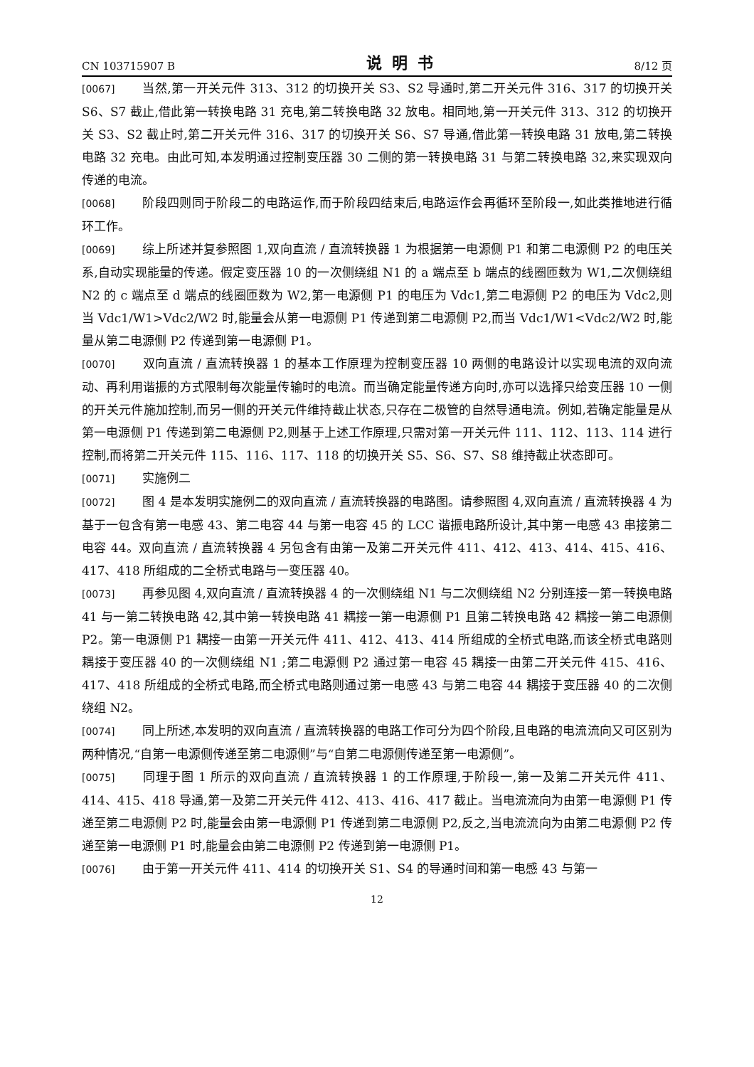CN 103715907 B 说明书 8/12 页
[0067] 当然,第一开关元件 313、312 的切换开关 S3、S2 导通时,第二开关元件 316、317 的切换开关 S6、S7 截止,借此第一转换电路 31 充电,第二转换电路 32 放电。相同地,第一开关元件 313、312 的切换开关 S3、S2 截止时,第二开关元件 316、317 的切换开关 S6、S7 导通,借此第一转换电路 31 放电,第二转换电路 32 充电。由此可知,本发明通过控制变压器 30 二侧的第一转换电路 31 与第二转换电路 32,来实现双向传递的电流。
[0068] 阶段四则同于阶段二的电路运作,而于阶段四结束后,电路运作会再循环至阶段一,如此类推地进行循环工作。
[0069] 综上所述并复参照图 1,双向直流 / 直流转换器 1 为根据第一电源侧 P1 和第二电源侧 P2 的电压关系,自动实现能量的传递。假定变压器 10 的一次侧绕组 N1 的 a 端点至 b 端点的线圈匝数为 W1,二次侧绕组 N2 的 c 端点至 d 端点的线圈匝数为 W2,第一电源侧 P1 的电压为 Vdc1,第二电源侧 P2 的电压为 Vdc2,则当 Vdc1/W1>Vdc2/W2 时,能量会从第一电源侧 P1 传递到第二电源侧 P2,而当 Vdc1/W1<Vdc2/W2 时,能量从第二电源侧 P2 传递到第一电源侧 P1。
[0070] 双向直流 / 直流转换器 1 的基本工作原理为控制变压器 10 两侧的电路设计以实现电流的双向流动、再利用谐振的方式限制每次能量传输时的电流。而当确定能量传递方向时,亦可以选择只给变压器 10 一侧的开关元件施加控制,而另一侧的开关元件维持截止状态,只存在二极管的自然导通电流。例如,若确定能量是从第一电源侧 P1 传递到第二电源侧 P2,则基于上述工作原理,只需对第一开关元件 111、112、113、114 进行控制,而将第二开关元件 115、116、117、118 的切换开关 S5、S6、S7、S8 维持截止状态即可。
[0071] 实施例二
[0072] 图 4 是本发明实施例二的双向直流 / 直流转换器的电路图。请参照图 4,双向直流 / 直流转换器 4 为基于一包含有第一电感 43、第二电容 44 与第一电容 45 的 LCC 谐振电路所设计,其中第一电感 43 串接第二电容 44。双向直流 / 直流转换器 4 另包含有由第一及第二开关元件 411、412、413、414、415、416、417、418 所组成的二全桥式电路与一变压器 40。
[0073] 再参见图 4,双向直流 / 直流转换器 4 的一次侧绕组 N1 与二次侧绕组 N2 分别连接一第一转换电路 41 与一第二转换电路 42,其中第一转换电路 41 耦接一第一电源侧 P1 且第二转换电路 42 耦接一第二电源侧 P2。第一电源侧 P1 耦接一由第一开关元件 411、412、413、414 所组成的全桥式电路,而该全桥式电路则耦接于变压器 40 的一次侧绕组 N1 ;第二电源侧 P2 通过第一电容 45 耦接一由第二开关元件 415、416、417、418 所组成的全桥式电路,而全桥式电路则通过第一电感 43 与第二电容 44 耦接于变压器 40 的二次侧绕组 N2。
[0074] 同上所述,本发明的双向直流 / 直流转换器的电路工作可分为四个阶段,且电路的电流流向又可区别为两种情况,“自第一电源侧传递至第二电源侧”与“自第二电源侧传递至第一电源侧”。
[0075] 同理于图 1 所示的双向直流 / 直流转换器 1 的工作原理,于阶段一,第一及第二开关元件 411、414、415、418 导通,第一及第二开关元件 412、413、416、417 截止。当电流流向为由第一电源侧 P1 传递至第二电源侧 P2 时,能量会由第一电源侧 P1 传递到第二电源侧 P2,反之,当电流流向为由第二电源侧 P2 传递至第一电源侧 P1 时,能量会由第二电源侧 P2 传递到第一电源侧 P1。
[0076] 由于第一开关元件 411、414 的切换开关 S1、S4 的导通时间和第一电感 43 与第一
12